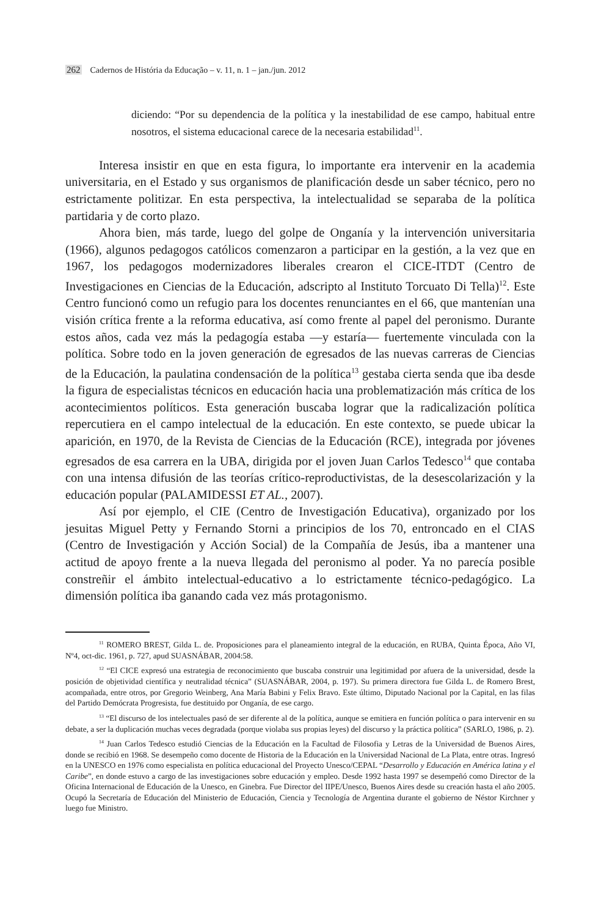262 Cadernos de História da Educação – v. 11, n. 1 – jan./jun. 2012
diciendo: “Por su dependencia de la política y la inestabilidad de ese campo, habitual entre nosotros, el sistema educacional carece de la necesaria estabilidad<sup>11</sup>.
Interesa insistir en que en esta figura, lo importante era intervenir en la academia universitaria, en el Estado y sus organismos de planificación desde un saber técnico, pero no estrictamente politizar. En esta perspectiva, la intelectualidad se separaba de la política partidaria y de corto plazo.
Ahora bien, más tarde, luego del golpe de Onganía y la intervención universitaria (1966), algunos pedagogos católicos comenzaron a participar en la gestión, a la vez que en 1967, los pedagogos modernizadores liberales crearon el CICE-ITDT (Centro de Investigaciones en Ciencias de la Educación, adscripto al Instituto Torcuato Di Tella)<sup>12</sup>. Este Centro funcionó como un refugio para los docentes renunciantes en el 66, que mantenían una visión crítica frente a la reforma educativa, así como frente al papel del peronismo. Durante estos años, cada vez más la pedagogía estaba —y estaría— fuertemente vinculada con la política. Sobre todo en la joven generación de egresados de las nuevas carreras de Ciencias de la Educación, la paulatina condensación de la política<sup>13</sup> gestaba cierta senda que iba desde la figura de especialistas técnicos en educación hacia una problematización más crítica de los acontecimientos políticos. Esta generación buscaba lograr que la radicalización política repercutiera en el campo intelectual de la educación. En este contexto, se puede ubicar la aparición, en 1970, de la Revista de Ciencias de la Educación (RCE), integrada por jóvenes egresados de esa carrera en la UBA, dirigida por el joven Juan Carlos Tedesco<sup>14</sup> que contaba con una intensa difusión de las teorías crítico-reproductivistas, de la desescolarización y la educación popular (PALAMIDESSI ET AL., 2007).
Así por ejemplo, el CIE (Centro de Investigación Educativa), organizado por los jesuitas Miguel Petty y Fernando Storni a principios de los 70, entroncado en el CIAS (Centro de Investigación y Acción Social) de la Compañía de Jesús, iba a mantener una actitud de apoyo frente a la nueva llegada del peronismo al poder. Ya no parecía posible constreñir el ámbito intelectual-educativo a lo estrictamente técnico-pedagógico. La dimensión política iba ganando cada vez más protagonismo.
<sup>11</sup> ROMERO BREST, Gilda L. de. Proposiciones para el planeamiento integral de la educación, en RUBA, Quinta Época, Año VI, Nº4, oct-dic. 1961, p. 727, apud SUASNÁBAR, 2004:58.
<sup>12</sup> “El CICE expresó una estrategia de reconocimiento que buscaba construir una legitimidad por afuera de la universidad, desde la posición de objetividad científica y neutralidad técnica” (SUASNÁBAR, 2004, p. 197). Su primera directora fue Gilda L. de Romero Brest, acompañada, entre otros, por Gregorio Weinberg, Ana María Babini y Felix Bravo. Este último, Diputado Nacional por la Capital, en las filas del Partido Demócrata Progresista, fue destituido por Onganía, de ese cargo.
<sup>13</sup> “El discurso de los intelectuales pasó de ser diferente al de la política, aunque se emitiera en función política o para intervenir en su debate, a ser la duplicación muchas veces degradada (porque violaba sus propias leyes) del discurso y la práctica política” (SARLO, 1986, p. 2).
<sup>14</sup> Juan Carlos Tedesco estudió Ciencias de la Educación en la Facultad de Filosofia y Letras de la Universidad de Buenos Aires, donde se recibió en 1968. Se desempeño como docente de Historia de la Educación en la Universidad Nacional de La Plata, entre otras. Ingresó en la UNESCO en 1976 como especialista en política educacional del Proyecto Unesco/CEPAL “Desarrollo y Educación en América latina y el Caribe”, en donde estuvo a cargo de las investigaciones sobre educación y empleo. Desde 1992 hasta 1997 se desempeñó como Director de la Oficina Internacional de Educación de la Unesco, en Ginebra. Fue Director del IIPE/Unesco, Buenos Aires desde su creación hasta el año 2005. Ocupó la Secretaría de Educación del Ministerio de Educación, Ciencia y Tecnología de Argentina durante el gobierno de Néstor Kirchner y luego fue Ministro.